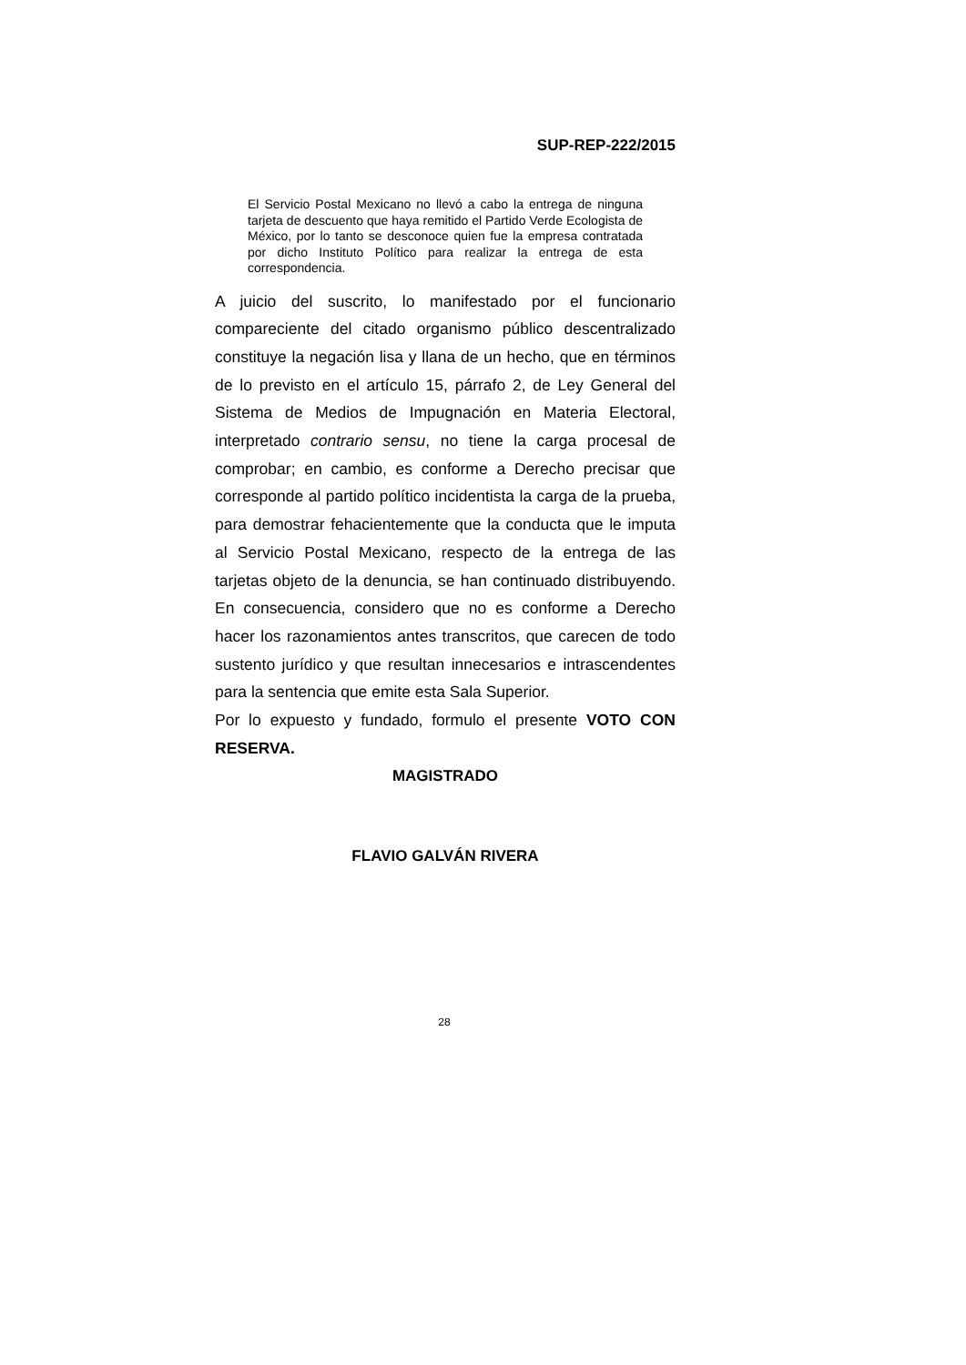SUP-REP-222/2015
El Servicio Postal Mexicano no llevó a cabo la entrega de ninguna tarjeta de descuento que haya remitido el Partido Verde Ecologista de México, por lo tanto se desconoce quien fue la empresa contratada por dicho Instituto Político para realizar la entrega de esta correspondencia.
A juicio del suscrito, lo manifestado por el funcionario compareciente del citado organismo público descentralizado constituye la negación lisa y llana de un hecho, que en términos de lo previsto en el artículo 15, párrafo 2, de Ley General del Sistema de Medios de Impugnación en Materia Electoral, interpretado contrario sensu, no tiene la carga procesal de comprobar; en cambio, es conforme a Derecho precisar que corresponde al partido político incidentista la carga de la prueba, para demostrar fehacientemente que la conducta que le imputa al Servicio Postal Mexicano, respecto de la entrega de las tarjetas objeto de la denuncia, se han continuado distribuyendo. En consecuencia, considero que no es conforme a Derecho hacer los razonamientos antes transcritos, que carecen de todo sustento jurídico y que resultan innecesarios e intrascendentes para la sentencia que emite esta Sala Superior.
Por lo expuesto y fundado, formulo el presente VOTO CON RESERVA.
MAGISTRADO
FLAVIO GALVÁN RIVERA
28